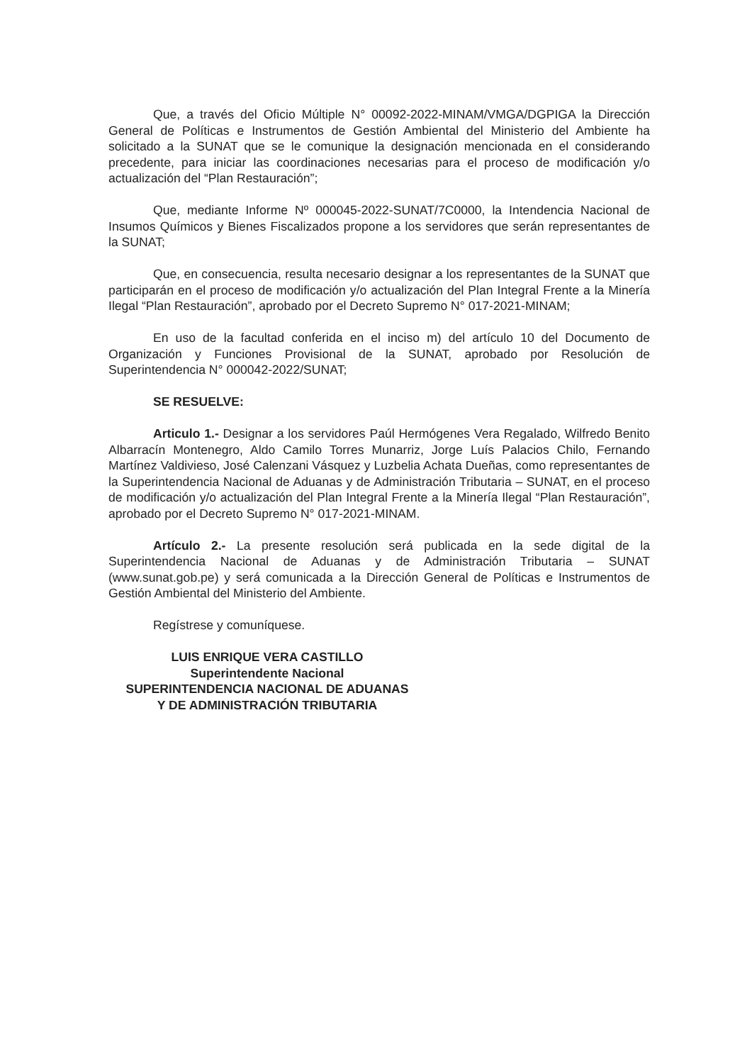Que, a través del Oficio Múltiple N° 00092-2022-MINAM/VMGA/DGPIGA la Dirección General de Políticas e Instrumentos de Gestión Ambiental del Ministerio del Ambiente ha solicitado a la SUNAT que se le comunique la designación mencionada en el considerando precedente, para iniciar las coordinaciones necesarias para el proceso de modificación y/o actualización del “Plan Restauración”;
Que, mediante Informe Nº 000045-2022-SUNAT/7C0000, la Intendencia Nacional de Insumos Químicos y Bienes Fiscalizados propone a los servidores que serán representantes de la SUNAT;
Que, en consecuencia, resulta necesario designar a los representantes de la SUNAT que participarán en el proceso de modificación y/o actualización del Plan Integral Frente a la Minería Ilegal “Plan Restauración”, aprobado por el Decreto Supremo N° 017-2021-MINAM;
En uso de la facultad conferida en el inciso m) del artículo 10 del Documento de Organización y Funciones Provisional de la SUNAT, aprobado por Resolución de Superintendencia N° 000042-2022/SUNAT;
SE RESUELVE:
Articulo 1.- Designar a los servidores Paúl Hermógenes Vera Regalado, Wilfredo Benito Albarracín Montenegro, Aldo Camilo Torres Munarriz, Jorge Luís Palacios Chilo, Fernando Martínez Valdivieso, José Calenzani Vásquez y Luzbelia Achata Dueñas, como representantes de la Superintendencia Nacional de Aduanas y de Administración Tributaria – SUNAT, en el proceso de modificación y/o actualización del Plan Integral Frente a la Minería Ilegal “Plan Restauración”, aprobado por el Decreto Supremo N° 017-2021-MINAM.
Artículo 2.- La presente resolución será publicada en la sede digital de la Superintendencia Nacional de Aduanas y de Administración Tributaria – SUNAT (www.sunat.gob.pe) y será comunicada a la Dirección General de Políticas e Instrumentos de Gestión Ambiental del Ministerio del Ambiente.
Regístrese y comuníquese.
LUIS ENRIQUE VERA CASTILLO
Superintendente Nacional
SUPERINTENDENCIA NACIONAL DE ADUANAS
Y DE ADMINISTRACIÓN TRIBUTARIA